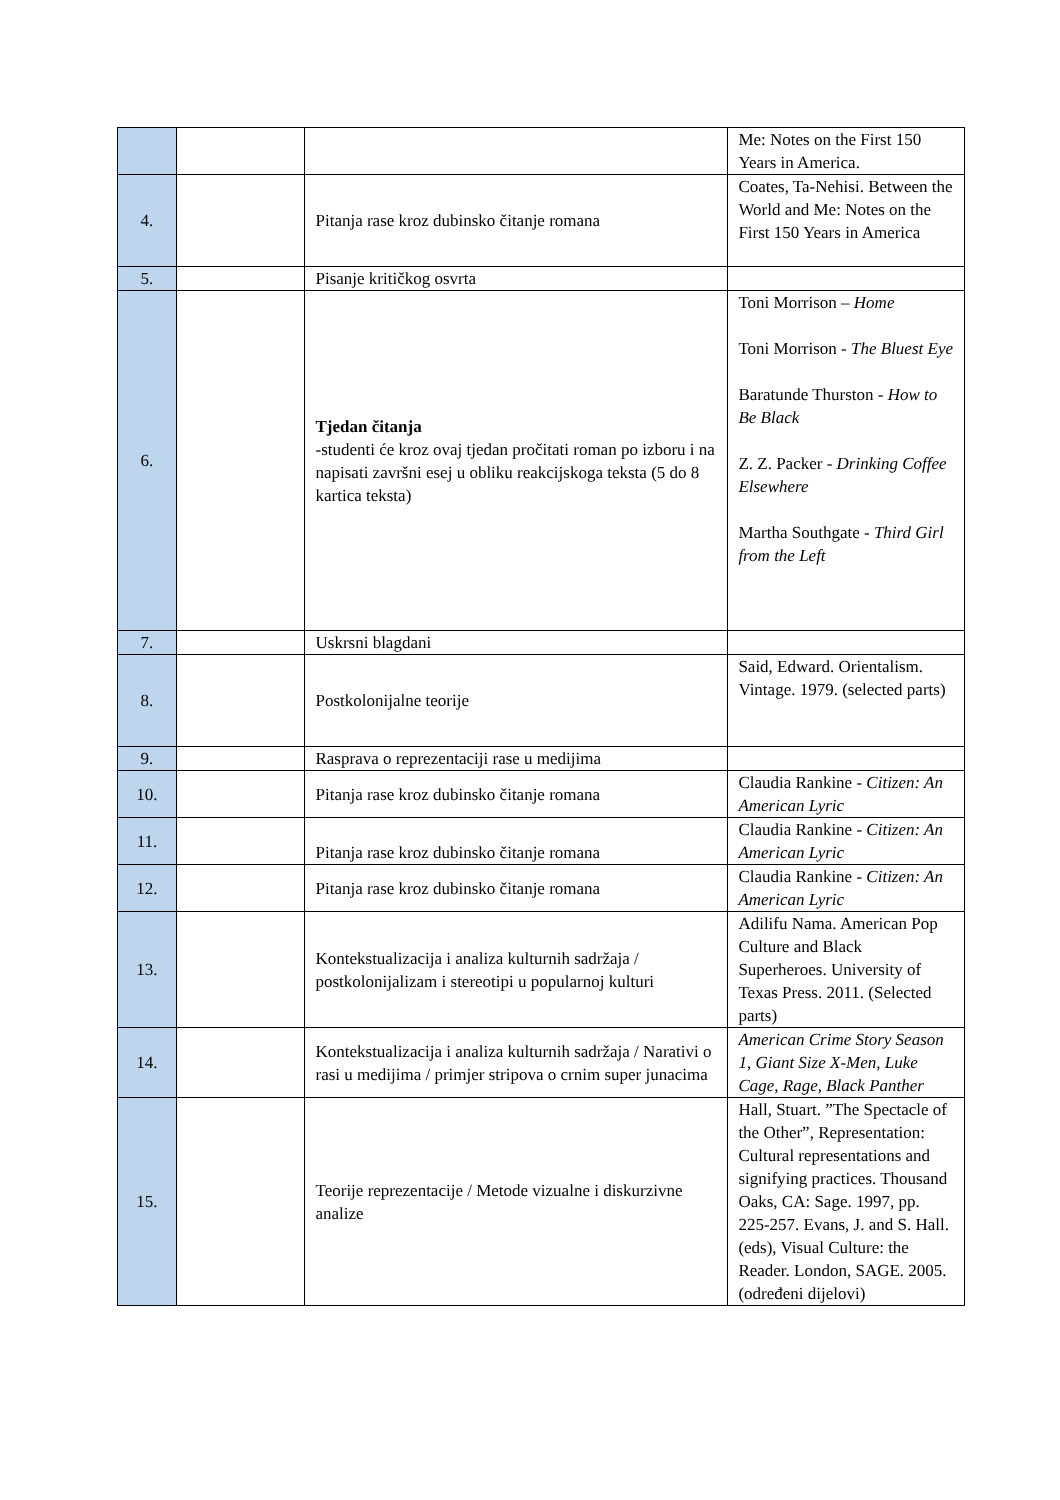| | | | Me: Notes on the First 150 Years in America. |
| 4. | | Pitanja rase kroz dubinsko čitanje romana | Coates, Ta-Nehisi. Between the World and Me: Notes on the First 150 Years in America |
| 5. | | Pisanje kritičkog osvrta | |
| 6. | | Tjedan čitanja -studenti će kroz ovaj tjedan pročitati roman po izboru i na napisati završni esej u obliku reakcijskoga teksta (5 do 8 kartica teksta) | Toni Morrison – Home Toni Morrison - The Bluest Eye Baratunde Thurston - How to Be Black Z. Z. Packer - Drinking Coffee Elsewhere Martha Southgate - Third Girl from the Left |
| 7. | | Uskrsni blagdani | |
| 8. | | Postkolonijalne teorije | Said, Edward. Orientalism. Vintage. 1979. (selected parts) |
| 9. | | Rasprava o reprezentaciji rase u medijima | |
| 10. | | Pitanja rase kroz dubinsko čitanje romana | Claudia Rankine - Citizen: An American Lyric |
| 11. | | Pitanja rase kroz dubinsko čitanje romana | Claudia Rankine - Citizen: An American Lyric |
| 12. | | Pitanja rase kroz dubinsko čitanje romana | Claudia Rankine - Citizen: An American Lyric |
| 13. | | Kontekstualizacija i analiza kulturnih sadržaja / postkolonijalizam i stereotipi u popularnoj kulturi | Adilifu Nama. American Pop Culture and Black Superheroes. University of Texas Press. 2011. (Selected parts) |
| 14. | | Kontekstualizacija i analiza kulturnih sadržaja / Narativi o rasi u medijima / primjer stripova o crnim super junacima | American Crime Story Season 1, Giant Size X-Men, Luke Cage, Rage, Black Panther |
| 15. | | Teorije reprezentacije / Metode vizualne i diskurzivne analize | Hall, Stuart. ”The Spectacle of the Other”, Representation: Cultural representations and signifying practices. Thousand Oaks, CA: Sage. 1997, pp. 225-257. Evans, J. and S. Hall. (eds), Visual Culture: the Reader. London, SAGE. 2005. (određeni dijelovi) |